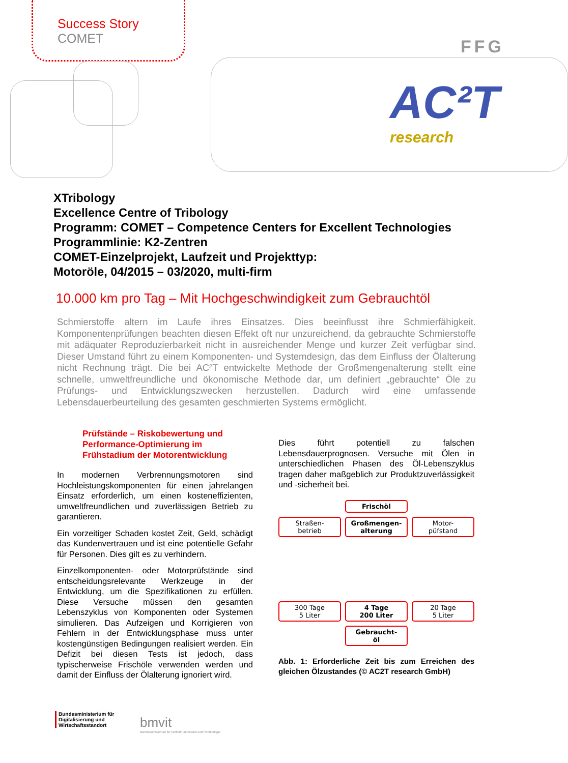Success Story
COMET
FFG
AC²T
research
XTribology
Excellence Centre of Tribology
Programm: COMET – Competence Centers for Excellent Technologies
Programmlinie: K2-Zentren
COMET-Einzelprojekt, Laufzeit und Projekttyp:
Motoröle, 04/2015 – 03/2020, multi-firm
10.000 km pro Tag – Mit Hochgeschwindigkeit zum Gebrauchtöl
Schmierstoffe altern im Laufe ihres Einsatzes. Dies beeinflusst ihre Schmierfähigkeit. Komponentenprüfungen beachten diesen Effekt oft nur unzureichend, da gebrauchte Schmierstoffe mit adäquater Reproduzierbarkeit nicht in ausreichender Menge und kurzer Zeit verfügbar sind. Dieser Umstand führt zu einem Komponenten- und Systemdesign, das dem Einfluss der Ölalterung nicht Rechnung trägt. Die bei AC²T entwickelte Methode der Großmengenalterung stellt eine schnelle, umweltfreundliche und ökonomische Methode dar, um definiert „gebrauchte“ Öle zu Prüfungs- und Entwicklungszwecken herzustellen. Dadurch wird eine umfassende Lebensdauerbeurteilung des gesamten geschmierten Systems ermöglicht.
Prüfstände – Riskobewertung und Performance-Optimierung im Frühstadium der Motorentwicklung
In modernen Verbrennungsmotoren sind Hochleistungskomponenten für einen jahrelangen Einsatz erforderlich, um einen kosteneffizienten, umweltfreundlichen und zuverlässigen Betrieb zu garantieren.
Ein vorzeitiger Schaden kostet Zeit, Geld, schädigt das Kundenvertrauen und ist eine potentielle Gefahr für Personen. Dies gilt es zu verhindern.
Einzelkomponenten- oder Motorprüfstände sind entscheidungsrelevante Werkzeuge in der Entwicklung, um die Spezifikationen zu erfüllen. Diese Versuche müssen den gesamten Lebenszyklus von Komponenten oder Systemen simulieren. Das Aufzeigen und Korrigieren von Fehlern in der Entwicklungsphase muss unter kostengünstigen Bedingungen realisiert werden. Ein Defizit bei diesen Tests ist jedoch, dass typischerweise Frischöle verwenden werden und damit der Einfluss der Ölalterung ignoriert wird.
Dies führt potentiell zu falschen Lebensdauerprognosen. Versuche mit Ölen in unterschiedlichen Phasen des Öl-Lebenszyklus tragen daher maßgeblich zur Produktzuverlässigkeit und -sicherheit bei.
Frischöl
Straßen-
betrieb
Großmengen-
alterung
Motor-
püfstand
300 Tage
5 Liter
4 Tage
200 Liter
20 Tage
5 Liter
Gebraucht-
öl
Abb. 1: Erforderliche Zeit bis zum Erreichen des gleichen Ölzustandes (© AC2T research GmbH)
Bundesministerium für
Digitalisierung und
Wirtschaftsstandort
bmvit
Bundesministerium für Verkehr, Innovation und Technologie